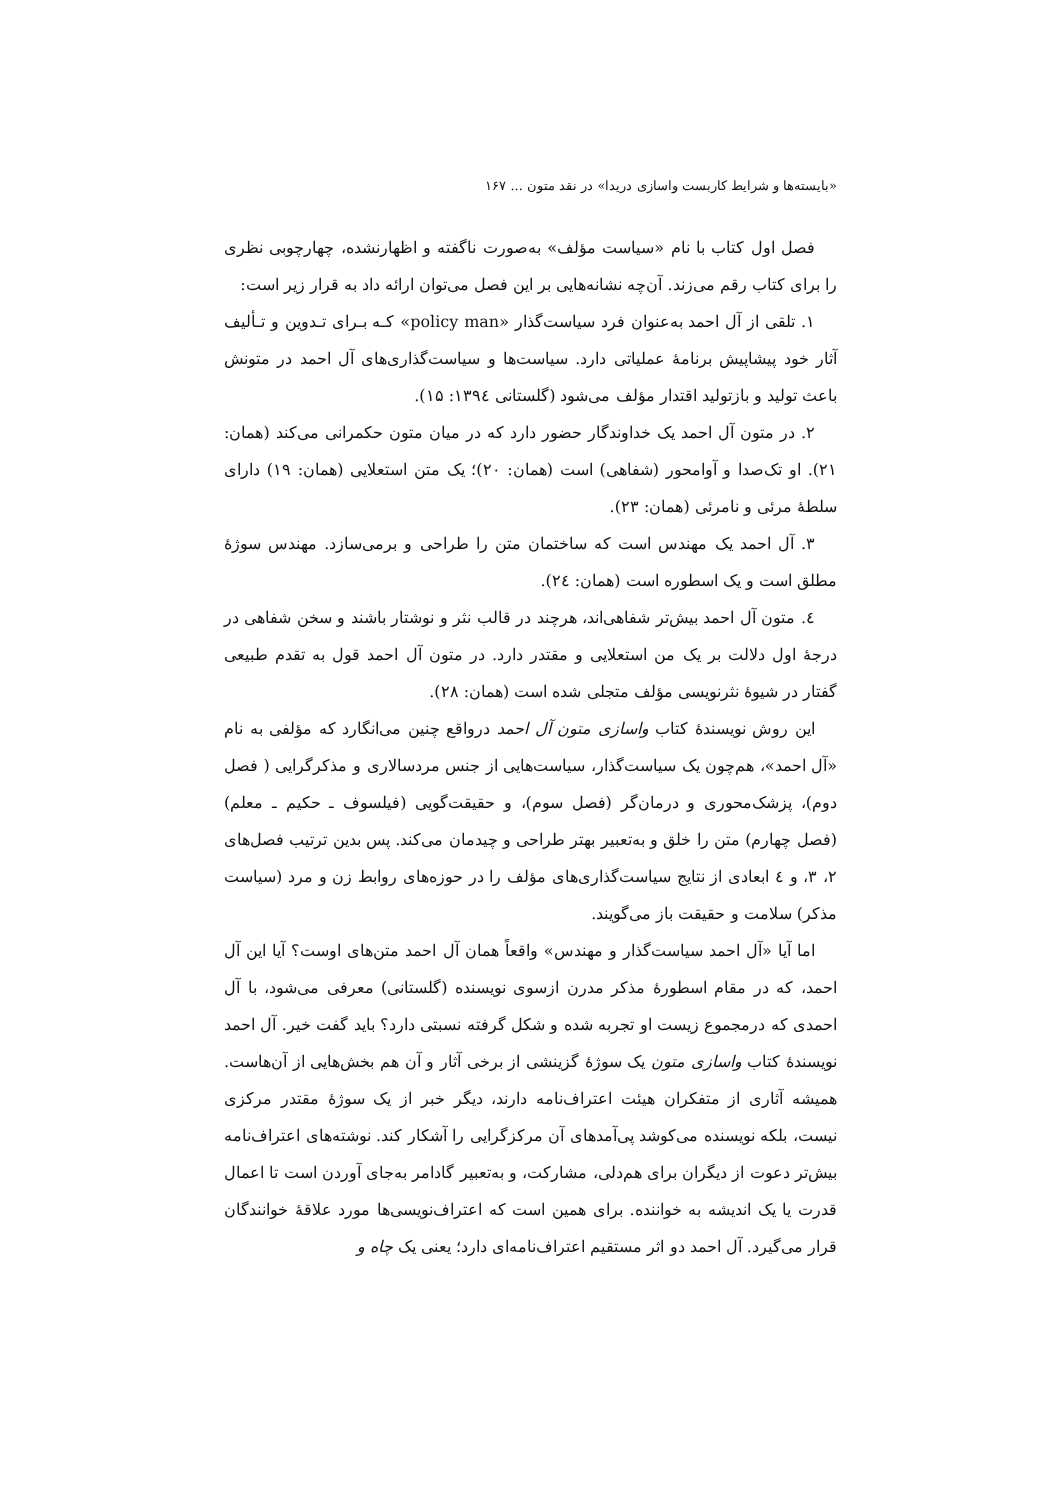«بایسته‌ها و شرایط کاربست واسازی دریدا» در نقد متون ... ۱۶۷
فصل اول کتاب با نام «سیاست مؤلف» به‌صورت ناگفته و اظهارنشده، چهارچوبی نظری را برای کتاب رقم می‌زند. آن‌چه نشانه‌هایی بر این فصل می‌توان ارائه داد به قرار زیر است:
۱. تلقی از آل احمد به‌عنوان فرد سیاست‌گذار «policy man» کـه بـرای تـدوین و تـألیف آثار خود پیشاپیش برنامهٔ عملیاتی دارد. سیاست‌ها و سیاست‌گذاری‌های آل احمد در متونش باعث تولید و بازتولید اقتدار مؤلف می‌شود (گلستانی ۱۳۹٤: ۱۵).
۲. در متون آل احمد یک خداوندگار حضور دارد که در میان متون حکمرانی می‌کند (همان: ۲۱). او تک‌صدا و آوامحور (شفاهی) است (همان: ۲۰)؛ یک متن استعلایی (همان: ۱۹) دارای سلطهٔ مرئی و نامرئی (همان: ۲۳).
۳. آل احمد یک مهندس است که ساختمان متن را طراحی و برمی‌سازد. مهندس سوژهٔ مطلق است و یک اسطوره است (همان: ۲٤).
٤. متون آل احمد بیش‌تر شفاهی‌اند، هرچند در قالب نثر و نوشتار باشند و سخن شفاهی در درجهٔ اول دلالت بر یک من استعلایی و مقتدر دارد. در متون آل احمد قول به تقدم طبیعی گفتار در شیوهٔ نثرنویسی مؤلف متجلی شده است (همان: ۲۸).
این روش نویسندهٔ کتاب واسازی متون آل احمد درواقع چنین می‌انگارد که مؤلفی به نام «آل احمد»، هم‌چون یک سیاست‌گذار، سیاست‌هایی از جنس مردسالاری و مذکرگرایی ( فصل دوم)، پزشک‌محوری و درمان‌گر (فصل سوم)، و حقیقت‌گویی (فیلسوف ـ حکیم ـ معلم) (فصل چهارم) متن را خلق و به‌تعبیر بهتر طراحی و چیدمان می‌کند. پس بدین ترتیب فصل‌های ۲، ۳، و ٤ ابعادی از نتایج سیاست‌گذاری‌های مؤلف را در حوزه‌های روابط زن و مرد (سیاست مذکر) سلامت و حقیقت باز می‌گویند.
اما آیا «آل احمد سیاست‌گذار و مهندس» واقعاً همان آل احمد متن‌های اوست؟ آیا این آل احمد، که در مقام اسطورهٔ مذکر مدرن ازسوی نویسنده (گلستانی) معرفی می‌شود، با آل احمدی که درمجموع زیست او تجربه شده و شکل گرفته نسبتی دارد؟ باید گفت خیر. آل احمد نویسندهٔ کتاب واسازی متون یک سوژهٔ گزینشی از برخی آثار و آن هم بخش‌هایی از آن‌هاست. همیشه آثاری از متفکران هیئت اعتراف‌نامه دارند، دیگر خبر از یک سوژهٔ مقتدر مرکزی نیست، بلکه نویسنده می‌کوشد پی‌آمدهای آن مرکزگرایی را آشکار کند. نوشته‌های اعتراف‌نامه بیش‌تر دعوت از دیگران برای هم‌دلی، مشارکت، و به‌تعبیر گادامر به‌جای آوردن است تا اعمال قدرت یا یک اندیشه به خواننده. برای همین است که اعتراف‌نویسی‌ها مورد علاقهٔ خوانندگان قرار می‌گیرد. آل احمد دو اثر مستقیم اعتراف‌نامه‌ای دارد؛ یعنی یک چاه و